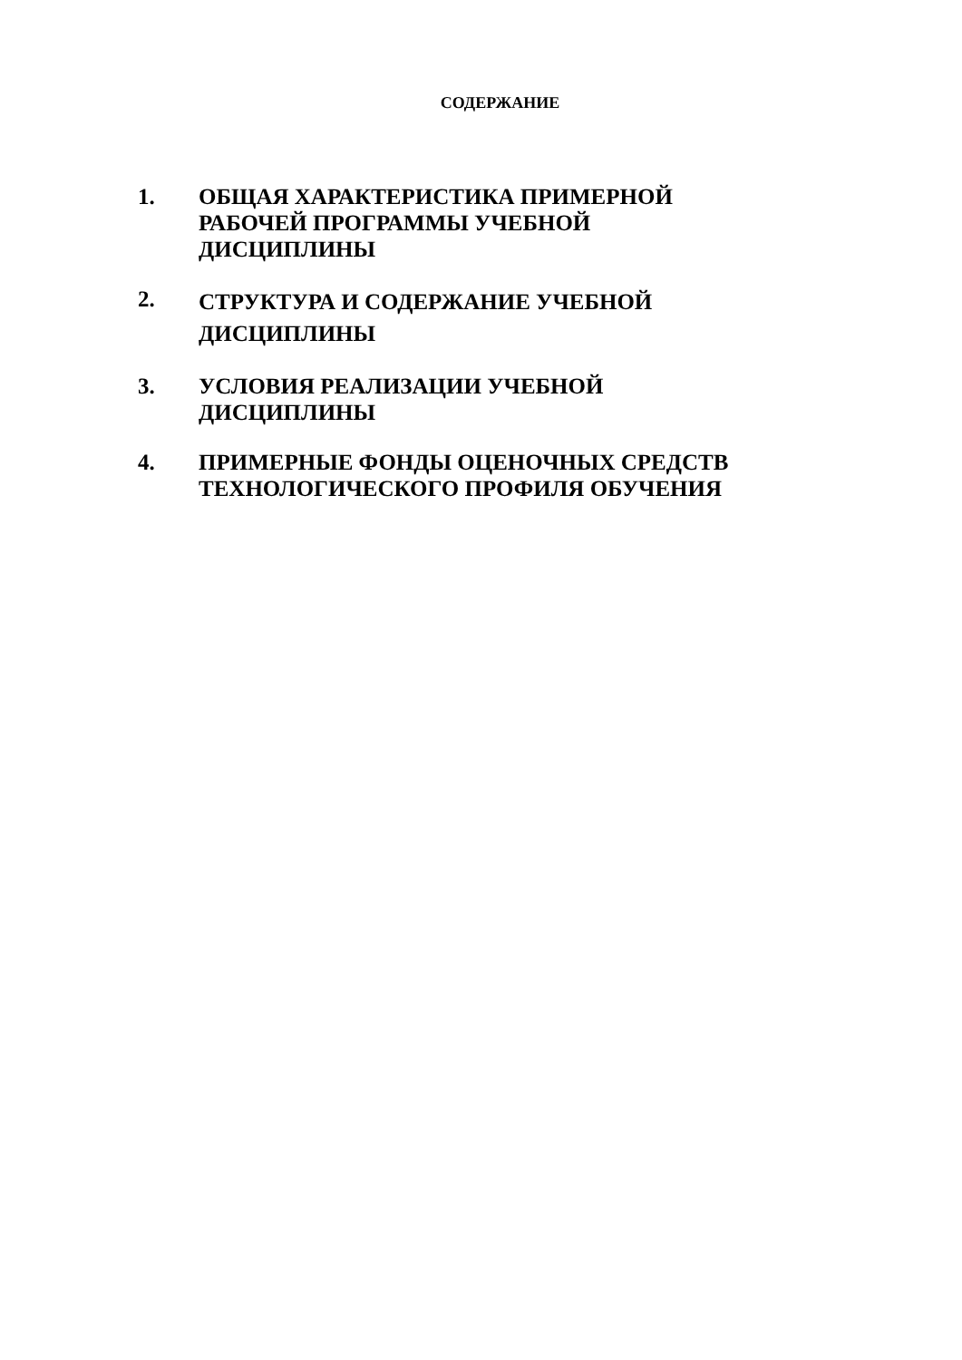СОДЕРЖАНИЕ
1. ОБЩАЯ ХАРАКТЕРИСТИКА ПРИМЕРНОЙ
РАБОЧЕЙ ПРОГРАММЫ УЧЕБНОЙ
ДИСЦИПЛИНЫ
2.
СТРУКТУРА И СОДЕРЖАНИЕ УЧЕБНОЙ
ДИСЦИПЛИНЫ
3. УСЛОВИЯ РЕАЛИЗАЦИИ УЧЕБНОЙ
ДИСЦИПЛИНЫ
4. ПРИМЕРНЫЕ ФОНДЫ ОЦЕНОЧНЫХ СРЕДСТВ
ТЕХНОЛОГИЧЕСКОГО ПРОФИЛЯ ОБУЧЕНИЯ